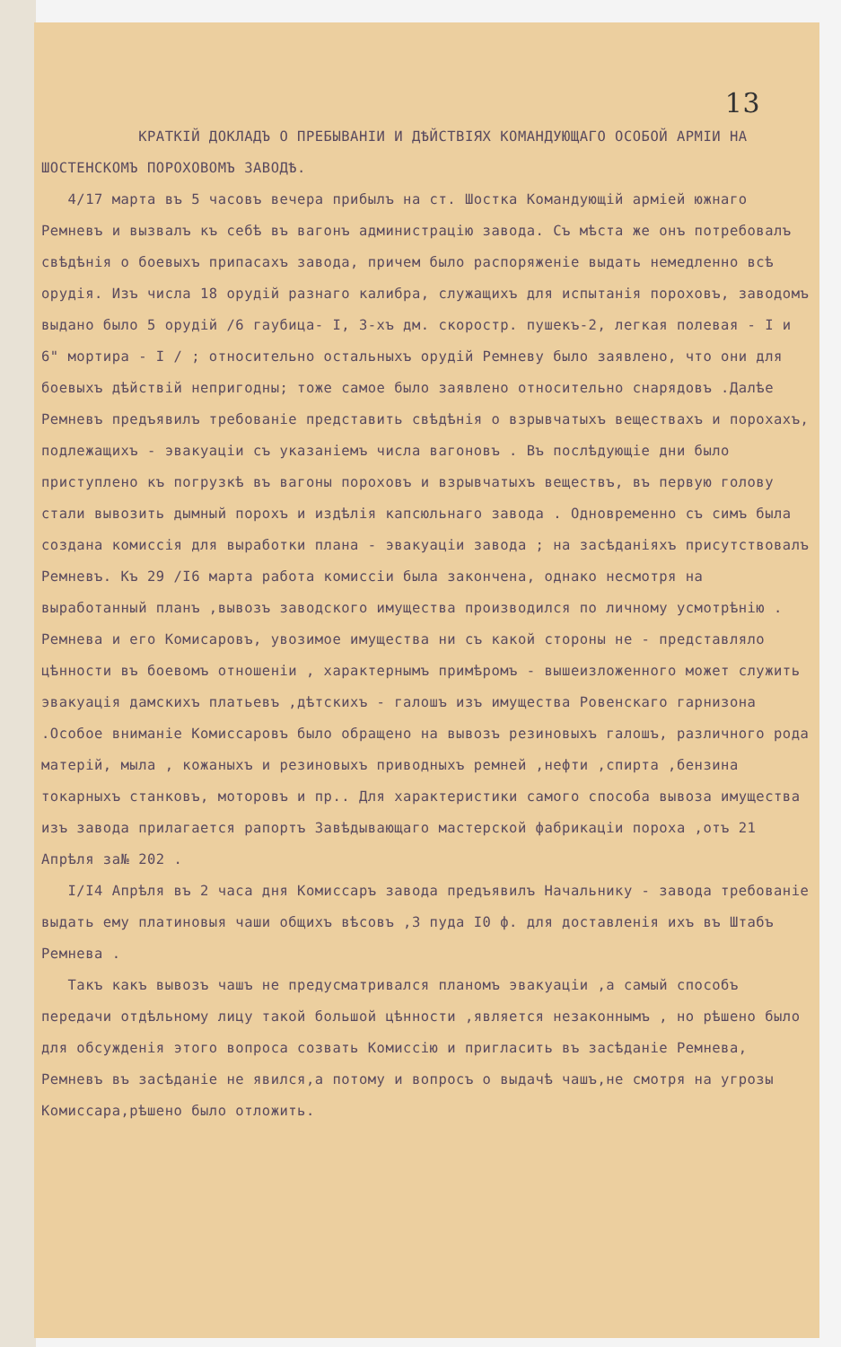13
КРАТКІЙ ДОКЛАДЪ О ПРЕБЫВАНІИ И ДѢЙСТВІЯХ КОМАНДУЮЩАГО ОСОБОЙ АРМІИ НА ШОСТЕНСКОМЪ ПОРОХОВОМЪ ЗАВОДѢ.
4/17 марта въ 5 часовъ вечера прибылъ на ст. Шостка Командующій арміей южнаго Ремневъ и вызвалъ къ себѣ въ вагонъ администрацію завода. Съ мѣста же онъ потребовалъ свѣдѣнія о боевыхъ припасахъ завода, причем было распоряженіе выдать немедленно всѣ орудія. Изъ числа 18 орудій разнаго калибра, служащихъ для испытанія пороховъ, заводомъ выдано было 5 орудій /6 гаубица- I, 3-хъ дм. скоростр. пушекъ-2, легкая полевая - I и 6" мортира - I / ; относительно остальныхъ орудій Ремневу было заявлено, что они для боевыхъ дѣйствій непригодны; тоже самое было заявлено относительно снарядовъ .Далѣе Ремневъ предъявилъ требованіе представить свѣдѣнія о взрывчатыхъ веществахъ и порохахъ, подлежащихъ - эвакуаціи съ указаніемъ числа вагоновъ . Въ послѣдующіе дни было приступлено къ погрузкѣ въ вагоны пороховъ и взрывчатыхъ веществъ, въ первую голову стали вывозить дымный порохъ и издѣлія капсюльнаго завода . Одновременно съ симъ была создана комиссія для выработки плана - эвакуаціи завода ; на засѣданіяхъ присутствовалъ Ремневъ. Къ 29 /I6 марта работа комиссіи была закончена, однако несмотря на выработанный планъ ,вывозъ заводского имущества производился по личному усмотрѣнію . Ремнева и его Комисаровъ, увозимое имущества ни съ какой стороны не - представляло цѣнности въ боевомъ отношеніи , характернымъ примѣромъ - вышеизложенного может служить эвакуація дамскихъ платьевъ ,дѣтскихъ - галошъ изъ имущества Ровенскаго гарнизона .Особое вниманіе Комиссаровъ было обращено на вывозъ резиновыхъ галошъ, различного рода матерій, мыла , кожаныхъ и резиновыхъ приводныхъ ремней ,нефти ,спирта ,бензина токарныхъ станковъ, моторовъ и пр.. Для характеристики самого способа вывоза имущества изъ завода прилагается рапортъ Завѣдывающаго мастерской фабрикаціи пороха ,отъ 21 Апрѣля за№ 202 .
I/I4 Апрѣля въ 2 часа дня Комиссаръ завода предъявилъ Начальнику - завода требованіе выдать ему платиновыя чаши общихъ вѣсовъ ,3 пуда I0 ф. для доставленія ихъ въ Штабъ Ремнева .
Такъ какъ вывозъ чашъ не предусматривался планомъ эвакуаціи ,а самый способъ передачи отдѣльному лицу такой большой цѣнности ,является незаконнымъ , но рѣшено было для обсужденія этого вопроса созвать Комиссію и пригласить въ засѣданіе Ремнева, Ремневъ въ засѣданіе не явился,а потому и вопросъ о выдачѣ чашъ,не смотря на угрозы Комиссара,рѣшено было отложить.